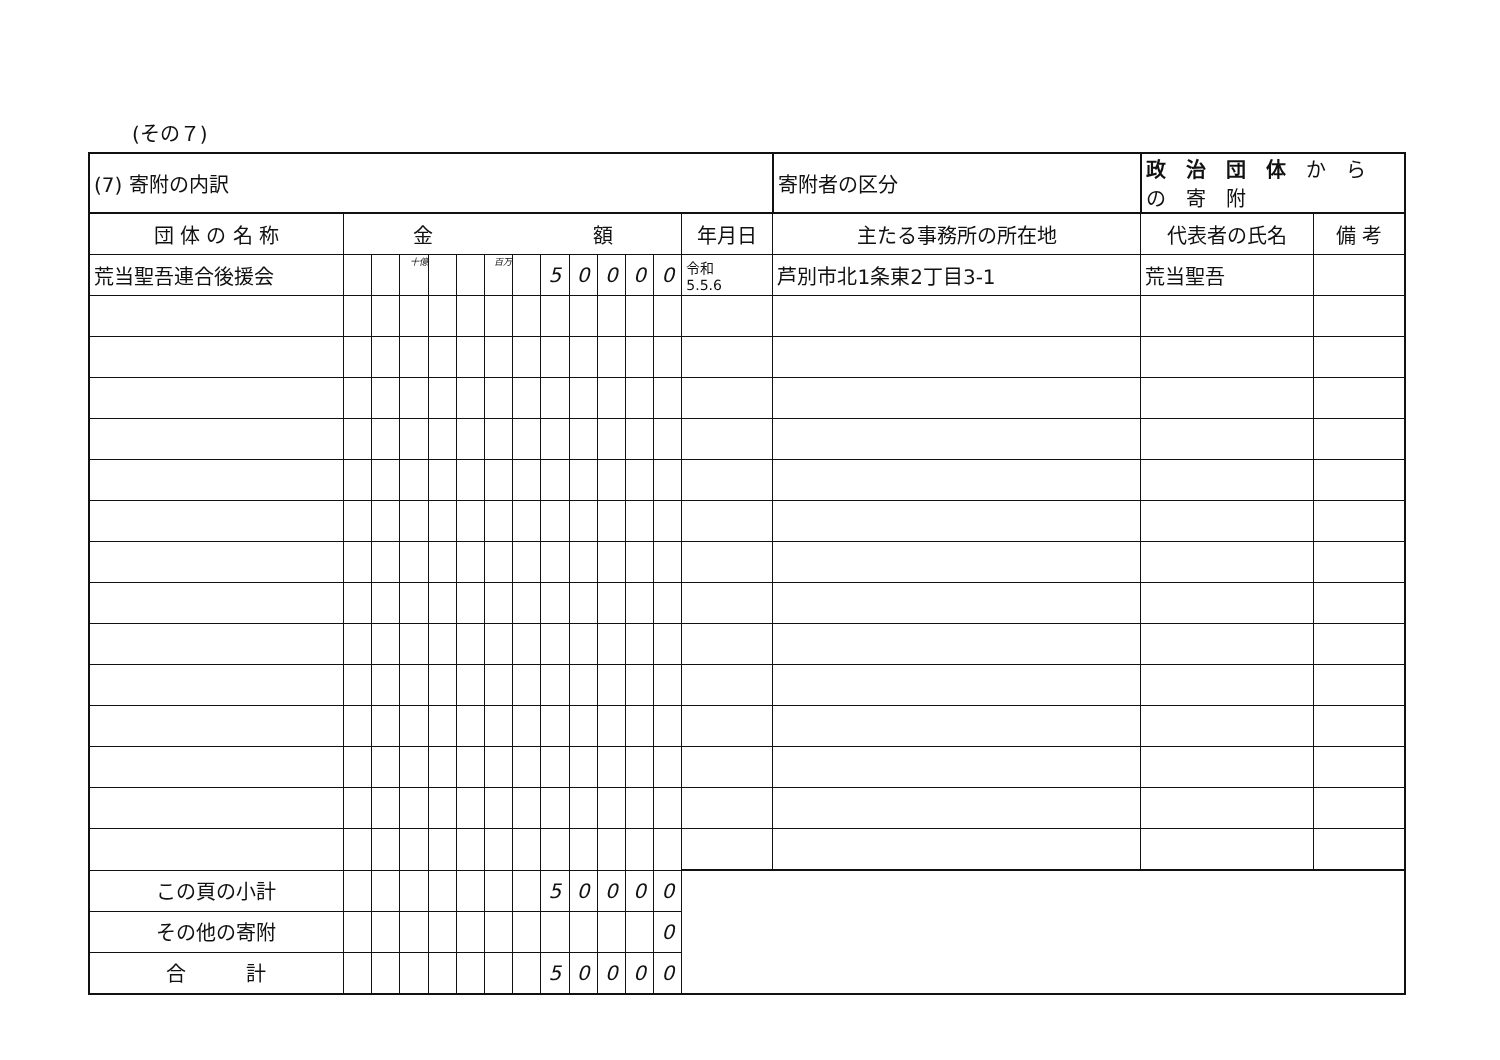(その７)
| (7) 寄附の内訳 | | | | | | | | | | | | | | 寄附者の区分 | 政 治 団 体 か ら の 寄 附 | |
| 団 体 の 名 称 | 金 額 | | | | | | | | | | | | 年月日 | 主たる事務所の所在地 | 代表者の氏名 | 備 考 |
| 荒当聖吾連合後援会 | | | 十億 | | | 百万 | | 5 | 0 | 0 | 0 | 0 | 令和 5.5.6 | 芦別市北1条東2丁目3-1 | 荒当聖吾 | |
| この頁の小計 | | | | | | | | 5 | 0 | 0 | 0 | 0 | | | | |
| その他の寄附 | | | | | | | | | | | | 0 | | | | |
| 合 計 | | | | | | | | 5 | 0 | 0 | 0 | 0 | | | | |